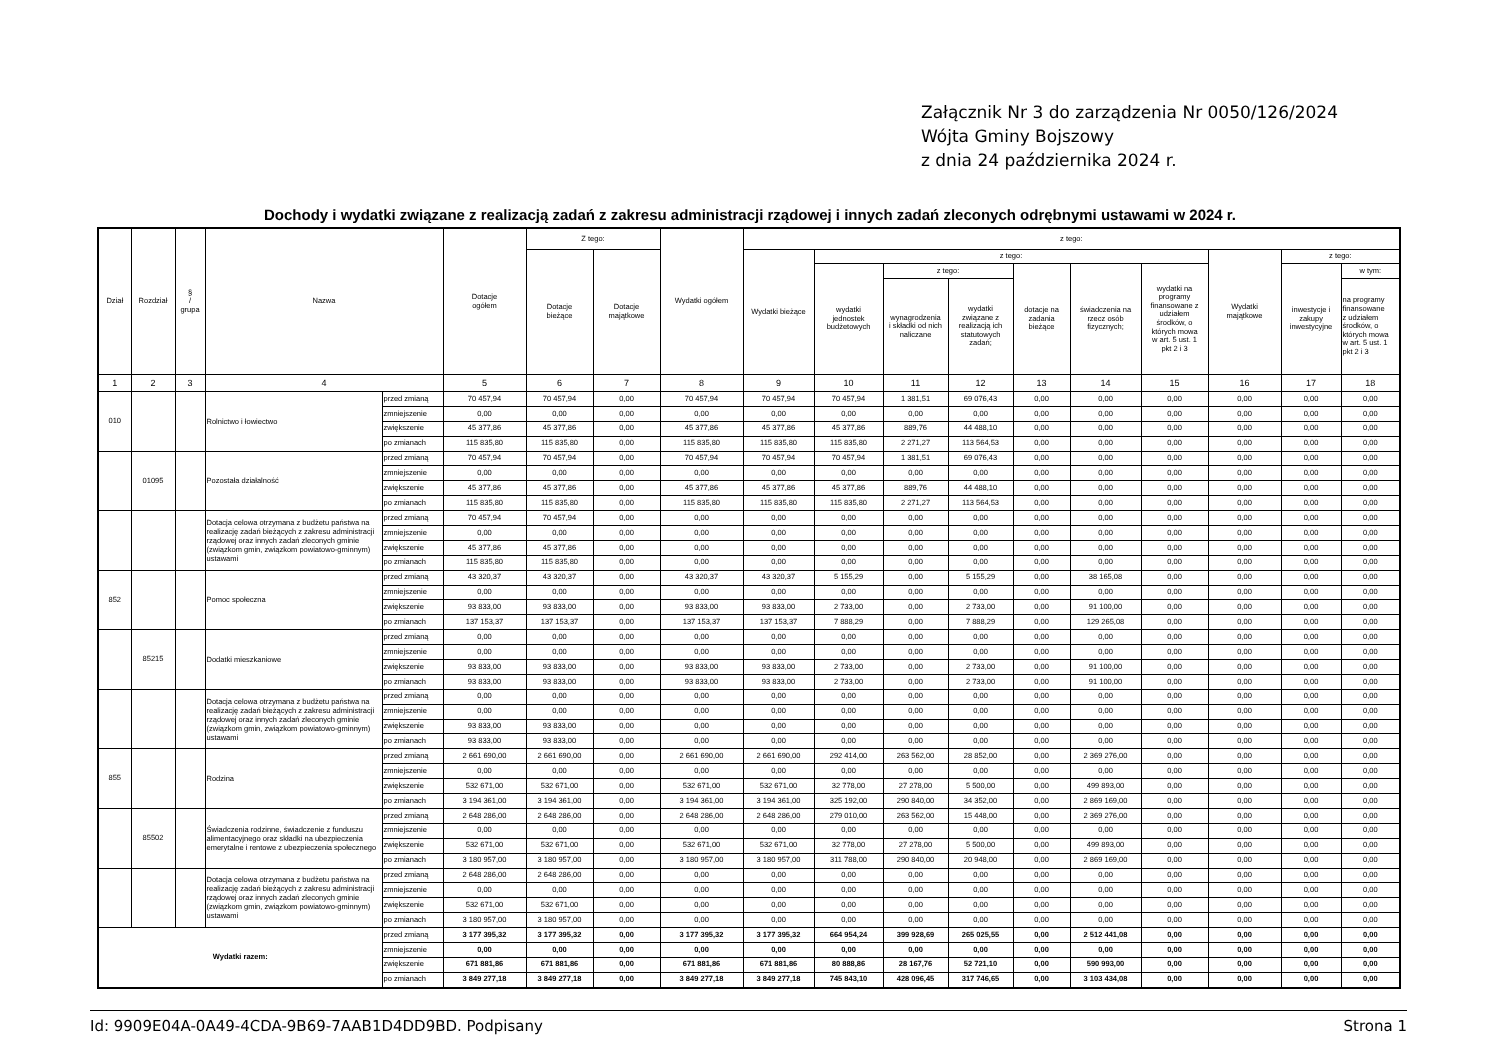Załącznik Nr 3 do zarządzenia Nr 0050/126/2024
Wójta Gminy Bojszowy
z dnia 24 października 2024 r.
Dochody i wydatki związane z realizacją zadań z zakresu administracji rządowej i innych zadań zleconych odrębnymi ustawami w 2024 r.
| Dział | Rozdział | § / grupa | Nazwa | | Dotacje ogółem | Z tego: | | Wydatki ogółem | z tego: | | | | | | | | | |
| --- | --- | --- | --- | --- | --- | --- | --- | --- | --- | --- | --- | --- | --- | --- | --- | --- | --- | --- |
| | | | | | | Dotacje bieżące | Dotacje majątkowe | | Wydatki bieżące | z tego: | | | | | | Wydatki majątkowe | z tego: | |
| | | | | | | | | | | wydatki jednostek budżetowych | z tego: | | dotacje na zadania bieżące | świadczenia na rzecz osób fizycznych; | wydatki na programy finansowane z udziałem środków, o których mowa w art. 5 ust. 1 pkt 2 i 3 | | inwestycje i zakupy inwestycyjne | w tym: |
| | | | | | | | | | | | wynagrodzenia i składki od nich naliczane | wydatki związane z realizacją ich statutowych zadań; | | | | | | na programy finansowane z udziałem środków, o których mowa w art. 5 ust. 1 pkt 2 i 3 |
| 1 | 2 | 3 | 4 | | 5 | 6 | 7 | 8 | 9 | 10 | 11 | 12 | 13 | 14 | 15 | 16 | 17 | 18 |
| 010 | | | Rolnictwo i łowiectwo | przed zmianą | 70 457,94 | 70 457,94 | 0,00 | 70 457,94 | 70 457,94 | 70 457,94 | 1 381,51 | 69 076,43 | 0,00 | 0,00 | 0,00 | 0,00 | 0,00 | 0,00 |
| | | | | zmniejszenie | 0,00 | 0,00 | 0,00 | 0,00 | 0,00 | 0,00 | 0,00 | 0,00 | 0,00 | 0,00 | 0,00 | 0,00 | 0,00 | 0,00 |
| | | | | zwiększenie | 45 377,86 | 45 377,86 | 0,00 | 45 377,86 | 45 377,86 | 45 377,86 | 889,76 | 44 488,10 | 0,00 | 0,00 | 0,00 | 0,00 | 0,00 | 0,00 |
| | | | | po zmianach | 115 835,80 | 115 835,80 | 0,00 | 115 835,80 | 115 835,80 | 115 835,80 | 2 271,27 | 113 564,53 | 0,00 | 0,00 | 0,00 | 0,00 | 0,00 | 0,00 |
| | 01095 | | Pozostała działalność | przed zmianą | 70 457,94 | 70 457,94 | 0,00 | 70 457,94 | 70 457,94 | 70 457,94 | 1 381,51 | 69 076,43 | 0,00 | 0,00 | 0,00 | 0,00 | 0,00 | 0,00 |
| | | | | zmniejszenie | 0,00 | 0,00 | 0,00 | 0,00 | 0,00 | 0,00 | 0,00 | 0,00 | 0,00 | 0,00 | 0,00 | 0,00 | 0,00 | 0,00 |
| | | | | zwiększenie | 45 377,86 | 45 377,86 | 0,00 | 45 377,86 | 45 377,86 | 45 377,86 | 889,76 | 44 488,10 | 0,00 | 0,00 | 0,00 | 0,00 | 0,00 | 0,00 |
| | | | | po zmianach | 115 835,80 | 115 835,80 | 0,00 | 115 835,80 | 115 835,80 | 115 835,80 | 2 271,27 | 113 564,53 | 0,00 | 0,00 | 0,00 | 0,00 | 0,00 | 0,00 |
| | | | Dotacja celowa otrzymana z budżetu państwa na realizację zadań bieżących z zakresu administracji rządowej oraz innych zadań zleconych gminie (związkom gmin, związkom powiatowo-gminnym) ustawami | przed zmianą | 70 457,94 | 70 457,94 | 0,00 | 0,00 | 0,00 | 0,00 | 0,00 | 0,00 | 0,00 | 0,00 | 0,00 | 0,00 | 0,00 | 0,00 |
| | | | | zmniejszenie | 0,00 | 0,00 | 0,00 | 0,00 | 0,00 | 0,00 | 0,00 | 0,00 | 0,00 | 0,00 | 0,00 | 0,00 | 0,00 | 0,00 |
| | | | | zwiększenie | 45 377,86 | 45 377,86 | 0,00 | 0,00 | 0,00 | 0,00 | 0,00 | 0,00 | 0,00 | 0,00 | 0,00 | 0,00 | 0,00 | 0,00 |
| | | | | po zmianach | 115 835,80 | 115 835,80 | 0,00 | 0,00 | 0,00 | 0,00 | 0,00 | 0,00 | 0,00 | 0,00 | 0,00 | 0,00 | 0,00 | 0,00 |
| 852 | | | Pomoc społeczna | przed zmianą | 43 320,37 | 43 320,37 | 0,00 | 43 320,37 | 43 320,37 | 5 155,29 | 0,00 | 5 155,29 | 0,00 | 38 165,08 | 0,00 | 0,00 | 0,00 | 0,00 |
| | | | | zmniejszenie | 0,00 | 0,00 | 0,00 | 0,00 | 0,00 | 0,00 | 0,00 | 0,00 | 0,00 | 0,00 | 0,00 | 0,00 | 0,00 | 0,00 |
| | | | | zwiększenie | 93 833,00 | 93 833,00 | 0,00 | 93 833,00 | 93 833,00 | 2 733,00 | 0,00 | 2 733,00 | 0,00 | 91 100,00 | 0,00 | 0,00 | 0,00 | 0,00 |
| | | | | po zmianach | 137 153,37 | 137 153,37 | 0,00 | 137 153,37 | 137 153,37 | 7 888,29 | 0,00 | 7 888,29 | 0,00 | 129 265,08 | 0,00 | 0,00 | 0,00 | 0,00 |
| | 85215 | | Dodatki mieszkaniowe | przed zmianą | 0,00 | 0,00 | 0,00 | 0,00 | 0,00 | 0,00 | 0,00 | 0,00 | 0,00 | 0,00 | 0,00 | 0,00 | 0,00 | 0,00 |
| | | | | zmniejszenie | 0,00 | 0,00 | 0,00 | 0,00 | 0,00 | 0,00 | 0,00 | 0,00 | 0,00 | 0,00 | 0,00 | 0,00 | 0,00 | 0,00 |
| | | | | zwiększenie | 93 833,00 | 93 833,00 | 0,00 | 93 833,00 | 93 833,00 | 2 733,00 | 0,00 | 2 733,00 | 0,00 | 91 100,00 | 0,00 | 0,00 | 0,00 | 0,00 |
| | | | | po zmianach | 93 833,00 | 93 833,00 | 0,00 | 93 833,00 | 93 833,00 | 2 733,00 | 0,00 | 2 733,00 | 0,00 | 91 100,00 | 0,00 | 0,00 | 0,00 | 0,00 |
| | | | Dotacja celowa otrzymana z budżetu państwa na realizację zadań bieżących z zakresu administracji rządowej oraz innych zadań zleconych gminie (związkom gmin, związkom powiatowo-gminnym) ustawami | przed zmianą | 0,00 | 0,00 | 0,00 | 0,00 | 0,00 | 0,00 | 0,00 | 0,00 | 0,00 | 0,00 | 0,00 | 0,00 | 0,00 | 0,00 |
| | | | | zmniejszenie | 0,00 | 0,00 | 0,00 | 0,00 | 0,00 | 0,00 | 0,00 | 0,00 | 0,00 | 0,00 | 0,00 | 0,00 | 0,00 | 0,00 |
| | | | | zwiększenie | 93 833,00 | 93 833,00 | 0,00 | 0,00 | 0,00 | 0,00 | 0,00 | 0,00 | 0,00 | 0,00 | 0,00 | 0,00 | 0,00 | 0,00 |
| | | | | po zmianach | 93 833,00 | 93 833,00 | 0,00 | 0,00 | 0,00 | 0,00 | 0,00 | 0,00 | 0,00 | 0,00 | 0,00 | 0,00 | 0,00 | 0,00 |
| 855 | | | Rodzina | przed zmianą | 2 661 690,00 | 2 661 690,00 | 0,00 | 2 661 690,00 | 2 661 690,00 | 292 414,00 | 263 562,00 | 28 852,00 | 0,00 | 2 369 276,00 | 0,00 | 0,00 | 0,00 | 0,00 |
| | | | | zmniejszenie | 0,00 | 0,00 | 0,00 | 0,00 | 0,00 | 0,00 | 0,00 | 0,00 | 0,00 | 0,00 | 0,00 | 0,00 | 0,00 | 0,00 |
| | | | | zwiększenie | 532 671,00 | 532 671,00 | 0,00 | 532 671,00 | 532 671,00 | 32 778,00 | 27 278,00 | 5 500,00 | 0,00 | 499 893,00 | 0,00 | 0,00 | 0,00 | 0,00 |
| | | | | po zmianach | 3 194 361,00 | 3 194 361,00 | 0,00 | 3 194 361,00 | 3 194 361,00 | 325 192,00 | 290 840,00 | 34 352,00 | 0,00 | 2 869 169,00 | 0,00 | 0,00 | 0,00 | 0,00 |
| | 85502 | | Świadczenia rodzinne, świadczenie z funduszu alimentacyjnego oraz składki na ubezpieczenia emerytalne i rentowe z ubezpieczenia społecznego | przed zmianą | 2 648 286,00 | 2 648 286,00 | 0,00 | 2 648 286,00 | 2 648 286,00 | 279 010,00 | 263 562,00 | 15 448,00 | 0,00 | 2 369 276,00 | 0,00 | 0,00 | 0,00 | 0,00 |
| | | | | zmniejszenie | 0,00 | 0,00 | 0,00 | 0,00 | 0,00 | 0,00 | 0,00 | 0,00 | 0,00 | 0,00 | 0,00 | 0,00 | 0,00 | 0,00 |
| | | | | zwiększenie | 532 671,00 | 532 671,00 | 0,00 | 532 671,00 | 532 671,00 | 32 778,00 | 27 278,00 | 5 500,00 | 0,00 | 499 893,00 | 0,00 | 0,00 | 0,00 | 0,00 |
| | | | | po zmianach | 3 180 957,00 | 3 180 957,00 | 0,00 | 3 180 957,00 | 3 180 957,00 | 311 788,00 | 290 840,00 | 20 948,00 | 0,00 | 2 869 169,00 | 0,00 | 0,00 | 0,00 | 0,00 |
| | | | Dotacja celowa otrzymana z budżetu państwa na realizację zadań bieżących z zakresu administracji rządowej oraz innych zadań zleconych gminie (związkom gmin, związkom powiatowo-gminnym) ustawami | przed zmianą | 2 648 286,00 | 2 648 286,00 | 0,00 | 0,00 | 0,00 | 0,00 | 0,00 | 0,00 | 0,00 | 0,00 | 0,00 | 0,00 | 0,00 | 0,00 |
| | | | | zmniejszenie | 0,00 | 0,00 | 0,00 | 0,00 | 0,00 | 0,00 | 0,00 | 0,00 | 0,00 | 0,00 | 0,00 | 0,00 | 0,00 | 0,00 |
| | | | | zwiększenie | 532 671,00 | 532 671,00 | 0,00 | 0,00 | 0,00 | 0,00 | 0,00 | 0,00 | 0,00 | 0,00 | 0,00 | 0,00 | 0,00 | 0,00 |
| | | | | po zmianach | 3 180 957,00 | 3 180 957,00 | 0,00 | 0,00 | 0,00 | 0,00 | 0,00 | 0,00 | 0,00 | 0,00 | 0,00 | 0,00 | 0,00 | 0,00 |
| Wydatki razem: | | | | przed zmianą | 3 177 395,32 | 3 177 395,32 | 0,00 | 3 177 395,32 | 3 177 395,32 | 664 954,24 | 399 928,69 | 265 025,55 | 0,00 | 2 512 441,08 | 0,00 | 0,00 | 0,00 | 0,00 |
| | | | | zmniejszenie | 0,00 | 0,00 | 0,00 | 0,00 | 0,00 | 0,00 | 0,00 | 0,00 | 0,00 | 0,00 | 0,00 | 0,00 | 0,00 | 0,00 |
| | | | | zwiększenie | 671 881,86 | 671 881,86 | 0,00 | 671 881,86 | 671 881,86 | 80 888,86 | 28 167,76 | 52 721,10 | 0,00 | 590 993,00 | 0,00 | 0,00 | 0,00 | 0,00 |
| | | | | po zmianach | 3 849 277,18 | 3 849 277,18 | 0,00 | 3 849 277,18 | 3 849 277,18 | 745 843,10 | 428 096,45 | 317 746,65 | 0,00 | 3 103 434,08 | 0,00 | 0,00 | 0,00 | 0,00 |
Id: 9909E04A-0A49-4CDA-9B69-7AAB1D4DD9BD. Podpisany Strona 1